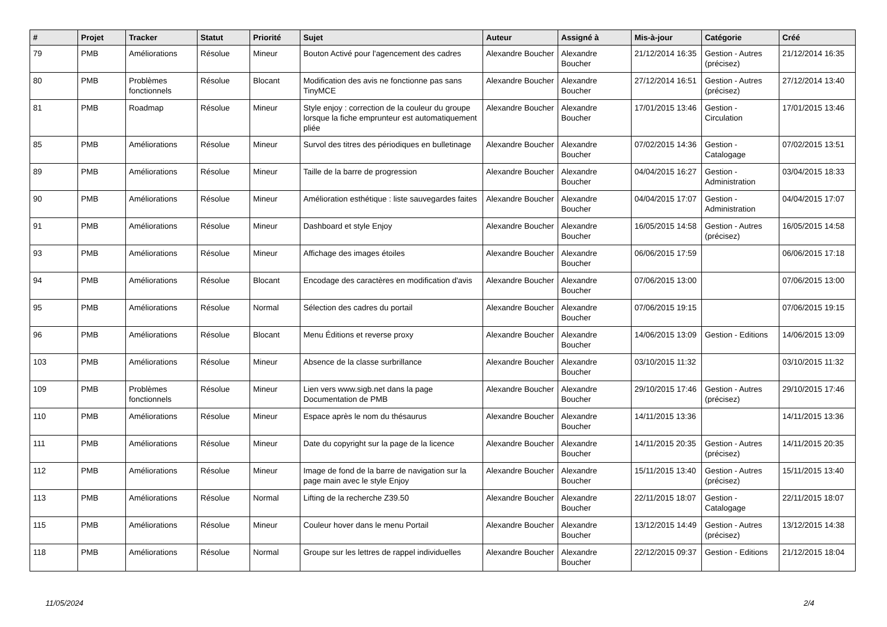| # | Projet | Tracker | Statut | Priorité | Sujet | Auteur | Assigné à | Mis-à-jour | Catégorie | Créé |
| --- | --- | --- | --- | --- | --- | --- | --- | --- | --- | --- |
| 79 | PMB | Améliorations | Résolue | Mineur | Bouton Activé pour l'agencement des cadres | Alexandre Boucher | Alexandre Boucher | 21/12/2014 16:35 | Gestion - Autres (précisez) | 21/12/2014 16:35 |
| 80 | PMB | Problèmes fonctionnels | Résolue | Blocant | Modification des avis ne fonctionne pas sans TinyMCE | Alexandre Boucher | Alexandre Boucher | 27/12/2014 16:51 | Gestion - Autres (précisez) | 27/12/2014 13:40 |
| 81 | PMB | Roadmap | Résolue | Mineur | Style enjoy : correction de la couleur du groupe lorsque la fiche emprunteur est automatiquement pliée | Alexandre Boucher | Alexandre Boucher | 17/01/2015 13:46 | Gestion - Circulation | 17/01/2015 13:46 |
| 85 | PMB | Améliorations | Résolue | Mineur | Survol des titres des périodiques en bulletinage | Alexandre Boucher | Alexandre Boucher | 07/02/2015 14:36 | Gestion - Catalogage | 07/02/2015 13:51 |
| 89 | PMB | Améliorations | Résolue | Mineur | Taille de la barre de progression | Alexandre Boucher | Alexandre Boucher | 04/04/2015 16:27 | Gestion - Administration | 03/04/2015 18:33 |
| 90 | PMB | Améliorations | Résolue | Mineur | Amélioration esthétique : liste sauvegardes faites | Alexandre Boucher | Alexandre Boucher | 04/04/2015 17:07 | Gestion - Administration | 04/04/2015 17:07 |
| 91 | PMB | Améliorations | Résolue | Mineur | Dashboard et style Enjoy | Alexandre Boucher | Alexandre Boucher | 16/05/2015 14:58 | Gestion - Autres (précisez) | 16/05/2015 14:58 |
| 93 | PMB | Améliorations | Résolue | Mineur | Affichage des images étoiles | Alexandre Boucher | Alexandre Boucher | 06/06/2015 17:59 | | 06/06/2015 17:18 |
| 94 | PMB | Améliorations | Résolue | Blocant | Encodage des caractères en modification d'avis | Alexandre Boucher | Alexandre Boucher | 07/06/2015 13:00 | | 07/06/2015 13:00 |
| 95 | PMB | Améliorations | Résolue | Normal | Sélection des cadres du portail | Alexandre Boucher | Alexandre Boucher | 07/06/2015 19:15 | | 07/06/2015 19:15 |
| 96 | PMB | Améliorations | Résolue | Blocant | Menu Éditions et reverse proxy | Alexandre Boucher | Alexandre Boucher | 14/06/2015 13:09 | Gestion - Editions | 14/06/2015 13:09 |
| 103 | PMB | Améliorations | Résolue | Mineur | Absence de la classe surbrillance | Alexandre Boucher | Alexandre Boucher | 03/10/2015 11:32 | | 03/10/2015 11:32 |
| 109 | PMB | Problèmes fonctionnels | Résolue | Mineur | Lien vers www.sigb.net dans la page Documentation de PMB | Alexandre Boucher | Alexandre Boucher | 29/10/2015 17:46 | Gestion - Autres (précisez) | 29/10/2015 17:46 |
| 110 | PMB | Améliorations | Résolue | Mineur | Espace après le nom du thésaurus | Alexandre Boucher | Alexandre Boucher | 14/11/2015 13:36 | | 14/11/2015 13:36 |
| 111 | PMB | Améliorations | Résolue | Mineur | Date du copyright sur la page de la licence | Alexandre Boucher | Alexandre Boucher | 14/11/2015 20:35 | Gestion - Autres (précisez) | 14/11/2015 20:35 |
| 112 | PMB | Améliorations | Résolue | Mineur | Image de fond de la barre de navigation sur la page main avec le style Enjoy | Alexandre Boucher | Alexandre Boucher | 15/11/2015 13:40 | Gestion - Autres (précisez) | 15/11/2015 13:40 |
| 113 | PMB | Améliorations | Résolue | Normal | Lifting de la recherche Z39.50 | Alexandre Boucher | Alexandre Boucher | 22/11/2015 18:07 | Gestion - Catalogage | 22/11/2015 18:07 |
| 115 | PMB | Améliorations | Résolue | Mineur | Couleur hover dans le menu Portail | Alexandre Boucher | Alexandre Boucher | 13/12/2015 14:49 | Gestion - Autres (précisez) | 13/12/2015 14:38 |
| 118 | PMB | Améliorations | Résolue | Normal | Groupe sur les lettres de rappel individuelles | Alexandre Boucher | Alexandre Boucher | 22/12/2015 09:37 | Gestion - Editions | 21/12/2015 18:04 |
11/05/2024 2/4